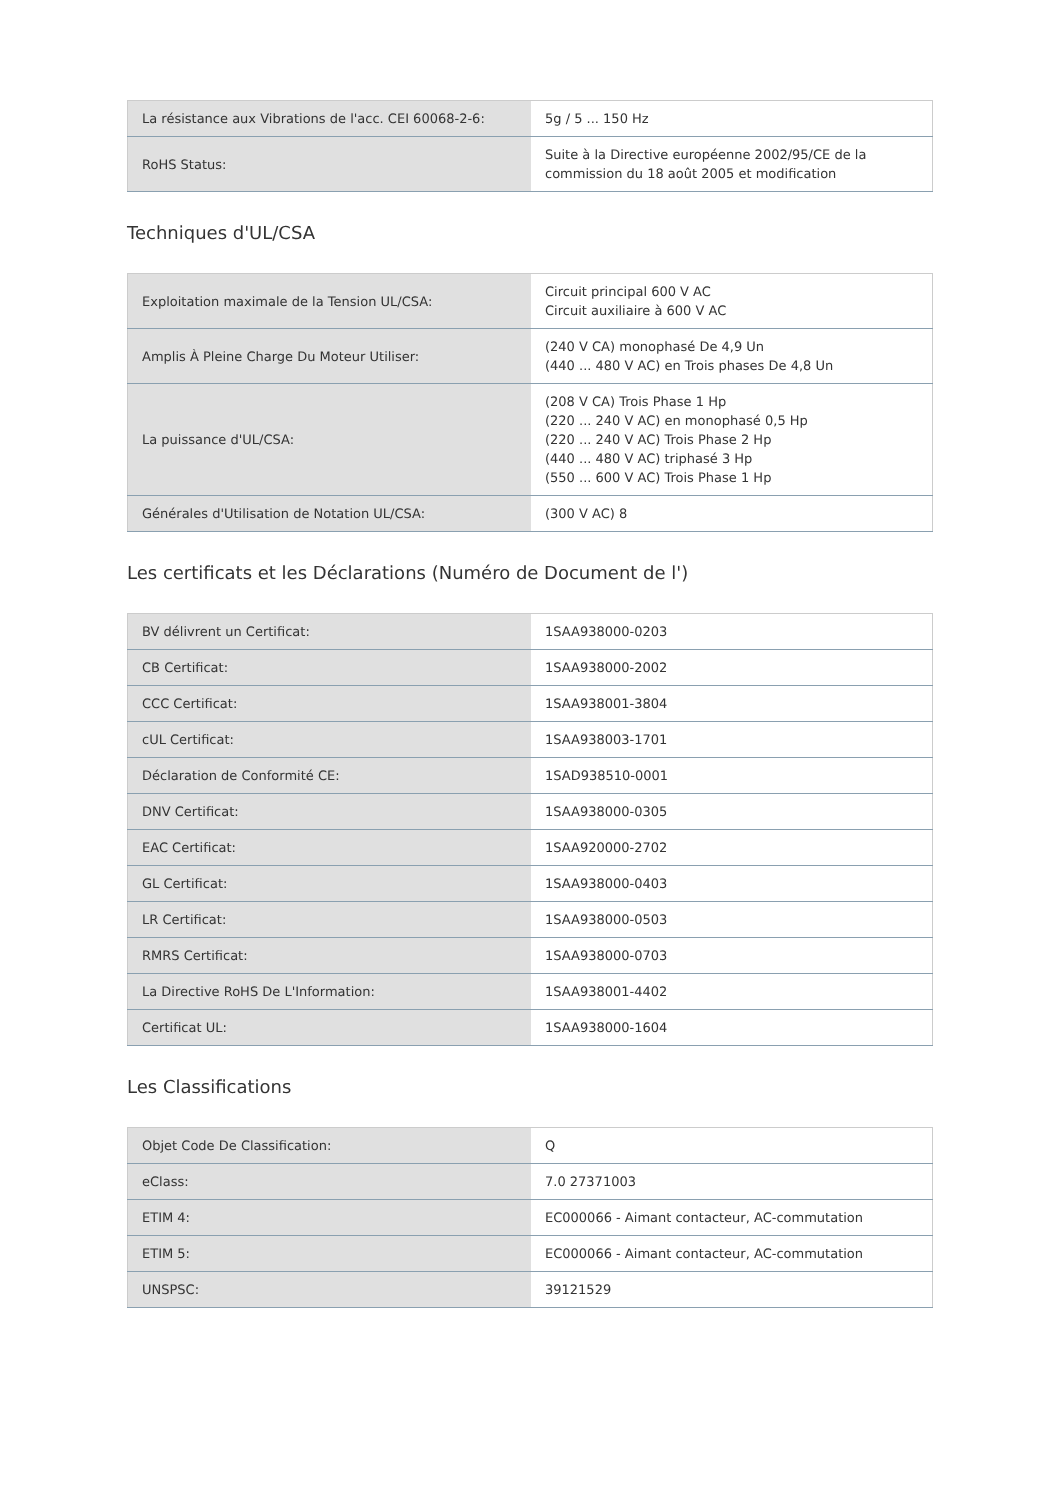| La résistance aux Vibrations de l'acc. CEI 60068-2-6: | 5g / 5 ... 150 Hz |
| RoHS Status: | Suite à la Directive européenne 2002/95/CE de la commission du 18 août 2005 et modification |
Techniques d'UL/CSA
| Exploitation maximale de la Tension UL/CSA: | Circuit principal 600 V AC Circuit auxiliaire à 600 V AC |
| Amplis À Pleine Charge Du Moteur Utiliser: | (240 V CA) monophasé De 4,9 Un (440 ... 480 V AC) en Trois phases De 4,8 Un |
| La puissance d'UL/CSA: | (208 V CA) Trois Phase 1 Hp (220 ... 240 V AC) en monophasé 0,5 Hp (220 ... 240 V AC) Trois Phase 2 Hp (440 ... 480 V AC) triphasé 3 Hp (550 ... 600 V AC) Trois Phase 1 Hp |
| Générales d'Utilisation de Notation UL/CSA: | (300 V AC) 8 |
Les certificats et les Déclarations (Numéro de Document de l')
| BV délivrent un Certificat: | 1SAA938000-0203 |
| CB Certificat: | 1SAA938000-2002 |
| CCC Certificat: | 1SAA938001-3804 |
| cUL Certificat: | 1SAA938003-1701 |
| Déclaration de Conformité CE: | 1SAD938510-0001 |
| DNV Certificat: | 1SAA938000-0305 |
| EAC Certificat: | 1SAA920000-2702 |
| GL Certificat: | 1SAA938000-0403 |
| LR Certificat: | 1SAA938000-0503 |
| RMRS Certificat: | 1SAA938000-0703 |
| La Directive RoHS De L'Information: | 1SAA938001-4402 |
| Certificat UL: | 1SAA938000-1604 |
Les Classifications
| Objet Code De Classification: | Q |
| eClass: | 7.0 27371003 |
| ETIM 4: | EC000066 - Aimant contacteur, AC-commutation |
| ETIM 5: | EC000066 - Aimant contacteur, AC-commutation |
| UNSPSC: | 39121529 |